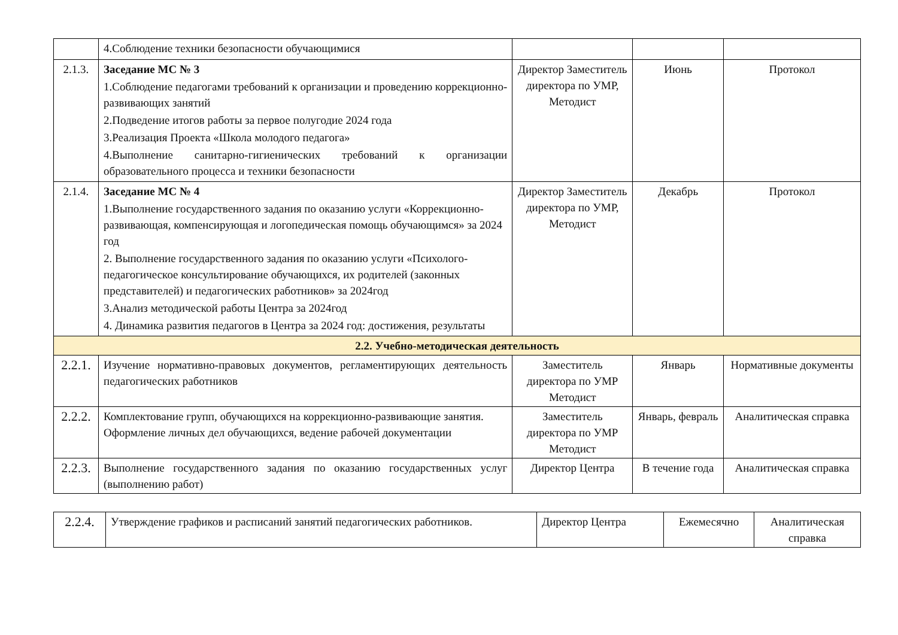| | 4.Соблюдение техники безопасности обучающимися | | | |
| 2.1.3. | Заседание МС № 3 1.Соблюдение педагогами требований к организации и проведению коррекционно-развивающих занятий 2.Подведение итогов работы за первое полугодие 2024 года 3.Реализация Проекта «Школа молодого педагога» 4.Выполнение санитарно-гигиенических требований к организации образовательного процесса и техники безопасности | Директор Заместитель директора по УМР, Методист | Июнь | Протокол |
| 2.1.4. | Заседание МС № 4 1.Выполнение государственного задания по оказанию услуги «Коррекционно-развивающая, компенсирующая и логопедическая помощь обучающимся» за 2024 год 2. Выполнение государственного задания по оказанию услуги «Психолого-педагогическое консультирование обучающихся, их родителей (законных представителей) и педагогических работников» за 2024год 3.Анализ методической работы Центра за 2024год 4. Динамика развития педагогов в Центра за 2024 год: достижения, результаты | Директор Заместитель директора по УМР, Методист | Декабрь | Протокол |
| 2.2. Учебно-методическая деятельность | | | | |
| 2.2.1. | Изучение нормативно-правовых документов, регламентирующих деятельность педагогических работников | Заместитель директора по УМР Методист | Январь | Нормативные документы |
| 2.2.2. | Комплектование групп, обучающихся на коррекционно-развивающие занятия. Оформление личных дел обучающихся, ведение рабочей документации | Заместитель директора по УМР Методист | Январь, февраль | Аналитическая справка |
| 2.2.3. | Выполнение государственного задания по оказанию государственных услуг (выполнению работ) | Директор Центра | В течение года | Аналитическая справка |
| 2.2.4. | Утверждение графиков и расписаний занятий педагогических работников. | Директор Центра | Ежемесячно | Аналитическая справка |